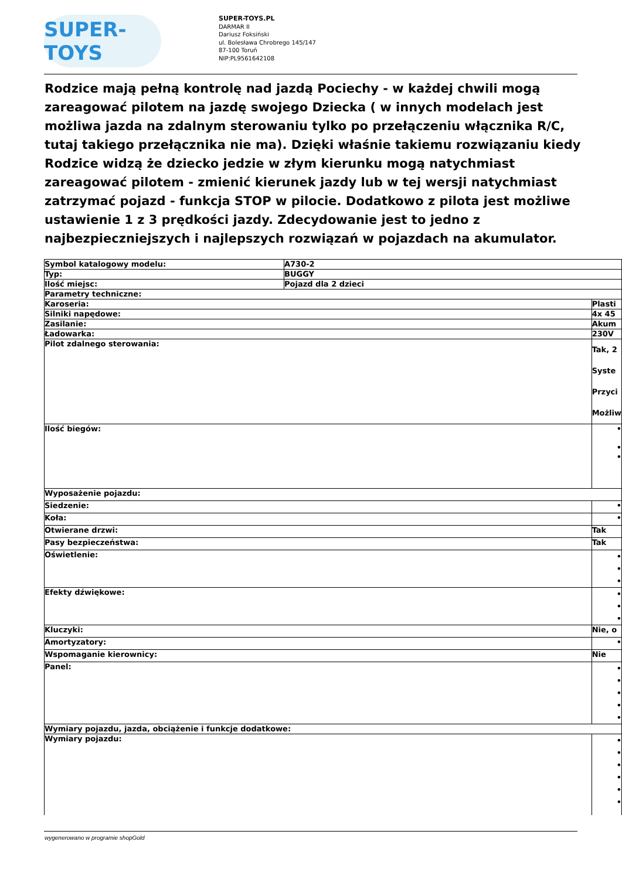SUPER-TOYS
SUPER-TOYS.PL
DARMAR II
Dariusz Foksiński
ul. Bolesława Chrobrego 145/147
87-100 Toruń
NIP:PL9561642108
Rodzice mają pełną kontrolę nad jazdą Pociechy - w każdej chwili mogą zareagować pilotem na jazdę swojego Dziecka ( w innych modelach jest możliwa jazda na zdalnym sterowaniu tylko po przełączeniu włącznika R/C, tutaj takiego przełącznika nie ma). Dzięki właśnie takiemu rozwiązaniu kiedy Rodzice widzą że dziecko jedzie w złym kierunku mogą natychmiast zareagować pilotem - zmienić kierunek jazdy lub w tej wersji natychmiast zatrzymać pojazd - funkcja STOP w pilocie. Dodatkowo z pilota jest możliwe ustawienie 1 z 3 prędkości jazdy. Zdecydowanie jest to jedno z najbezpieczniejszych i najlepszych rozwiązań w pojazdach na akumulator.
| Symbol katalogowy modelu: | A730-2 | |
| Typ: | BUGGY | |
| Ilość miejsc: | Pojazd dla 2 dzieci | |
| Parametry techniczne: | | |
| Karoseria: | | Plasti |
| Silniki napędowe: | | 4x 45 |
| Zasilanie: | | Akum |
| Ładowarka: | | 230V |
| Pilot zdalnego sterowania: | | Tak, 2 Syste Przyci Możliw |
| Ilość biegów: | | • • • |
| Wyposażenie pojazdu: | | |
| Siedzenie: | | • |
| Koła: | | • |
| Otwierane drzwi: | | Tak |
| Pasy bezpieczeństwa: | | Tak |
| Oświetlenie: | | • • • |
| Efekty dźwiękowe: | | • • • |
| Kluczyki: | | Nie, o |
| Amortyzatory: | | • |
| Wspomaganie kierownicy: | | Nie |
| Panel: | | • • • • • |
| Wymiary pojazdu, jazda, obciążenie i funkcje dodatkowe: | | |
| Wymiary pojazdu: | | • • • • • • |
wygenerowano w programie shopGold